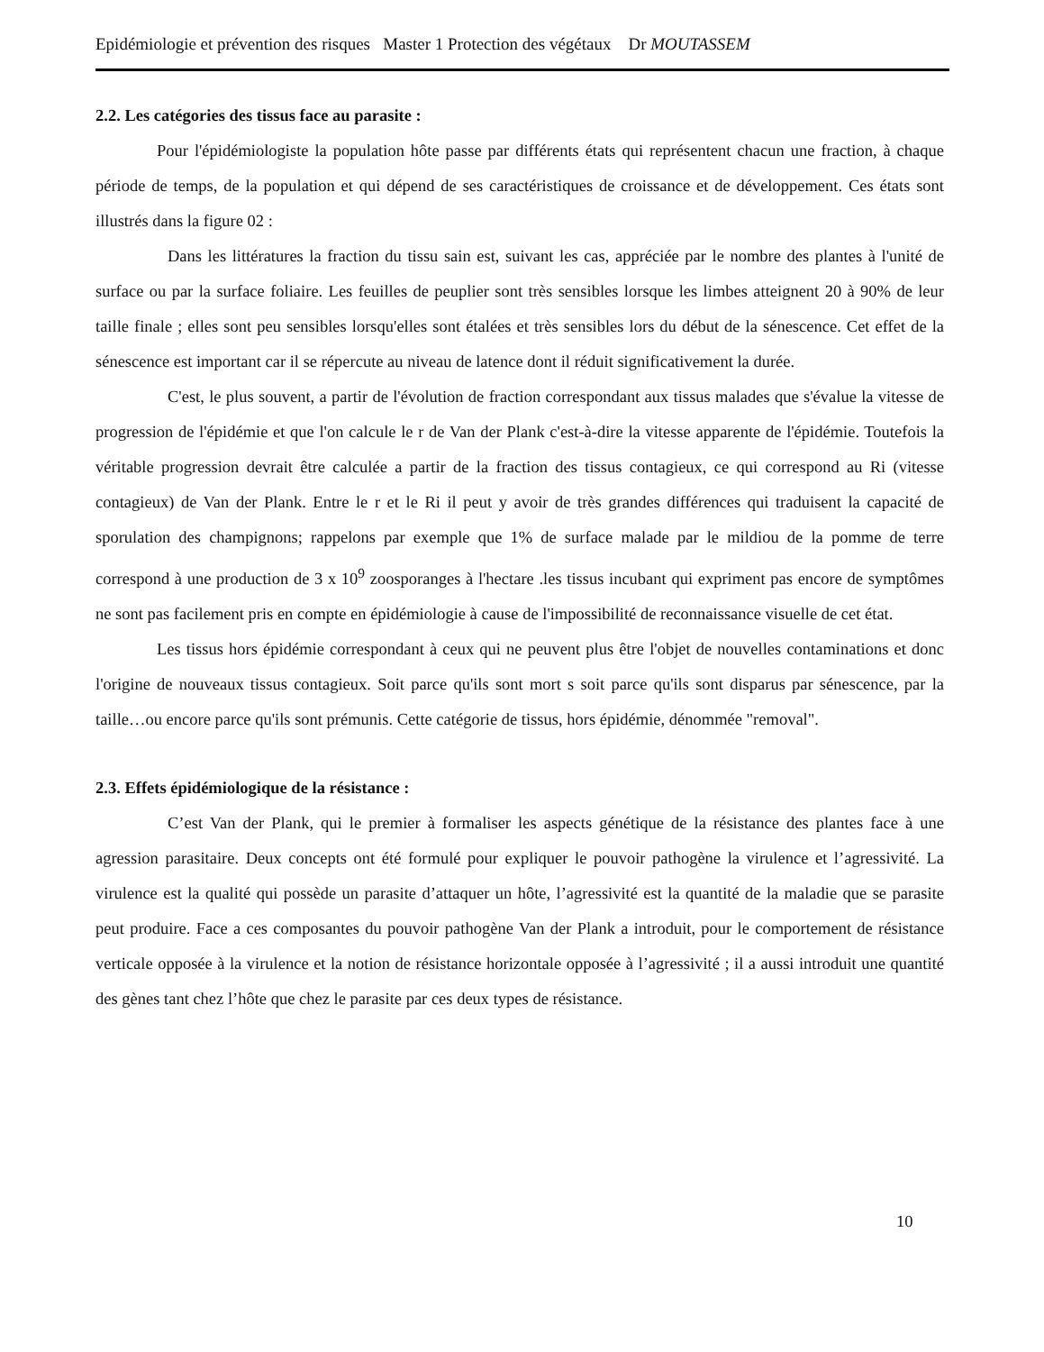Epidémiologie et prévention des risques Master 1 Protection des végétaux Dr MOUTASSEM
2.2. Les catégories des tissus face au parasite :
Pour l'épidémiologiste la population hôte passe par différents états qui représentent chacun une fraction, à chaque période de temps, de la population et qui dépend de ses caractéristiques de croissance et de développement. Ces états sont illustrés dans la figure 02 :
Dans les littératures la fraction du tissu sain est, suivant les cas, appréciée par le nombre des plantes à l'unité de surface ou par la surface foliaire. Les feuilles de peuplier sont très sensibles lorsque les limbes atteignent 20 à 90% de leur taille finale ; elles sont peu sensibles lorsqu'elles sont étalées et très sensibles lors du début de la sénescence. Cet effet de la sénescence est important car il se répercute au niveau de latence dont il réduit significativement la durée.
C'est, le plus souvent, a partir de l'évolution de fraction correspondant aux tissus malades que s'évalue la vitesse de progression de l'épidémie et que l'on calcule le r de Van der Plank c'est-à-dire la vitesse apparente de l'épidémie. Toutefois la véritable progression devrait être calculée a partir de la fraction des tissus contagieux, ce qui correspond au Ri (vitesse contagieux) de Van der Plank. Entre le r et le Ri il peut y avoir de très grandes différences qui traduisent la capacité de sporulation des champignons; rappelons par exemple que 1% de surface malade par le mildiou de la pomme de terre correspond à une production de 3 x 10<sup>9</sup> zoosporanges à l'hectare .les tissus incubant qui expriment pas encore de symptômes ne sont pas facilement pris en compte en épidémiologie à cause de l'impossibilité de reconnaissance visuelle de cet état.
Les tissus hors épidémie correspondant à ceux qui ne peuvent plus être l'objet de nouvelles contaminations et donc l'origine de nouveaux tissus contagieux. Soit parce qu'ils sont mort s soit parce qu'ils sont disparus par sénescence, par la taille…ou encore parce qu'ils sont prémunis. Cette catégorie de tissus, hors épidémie, dénommée "removal".
2.3. Effets épidémiologique de la résistance :
C’est Van der Plank, qui le premier à formaliser les aspects génétique de la résistance des plantes face à une agression parasitaire. Deux concepts ont été formulé pour expliquer le pouvoir pathogène la virulence et l’agressivité. La virulence est la qualité qui possède un parasite d’attaquer un hôte, l’agressivité est la quantité de la maladie que se parasite peut produire. Face a ces composantes du pouvoir pathogène Van der Plank a introduit, pour le comportement de résistance verticale opposée à la virulence et la notion de résistance horizontale opposée à l’agressivité ; il a aussi introduit une quantité des gènes tant chez l’hôte que chez le parasite par ces deux types de résistance.
10